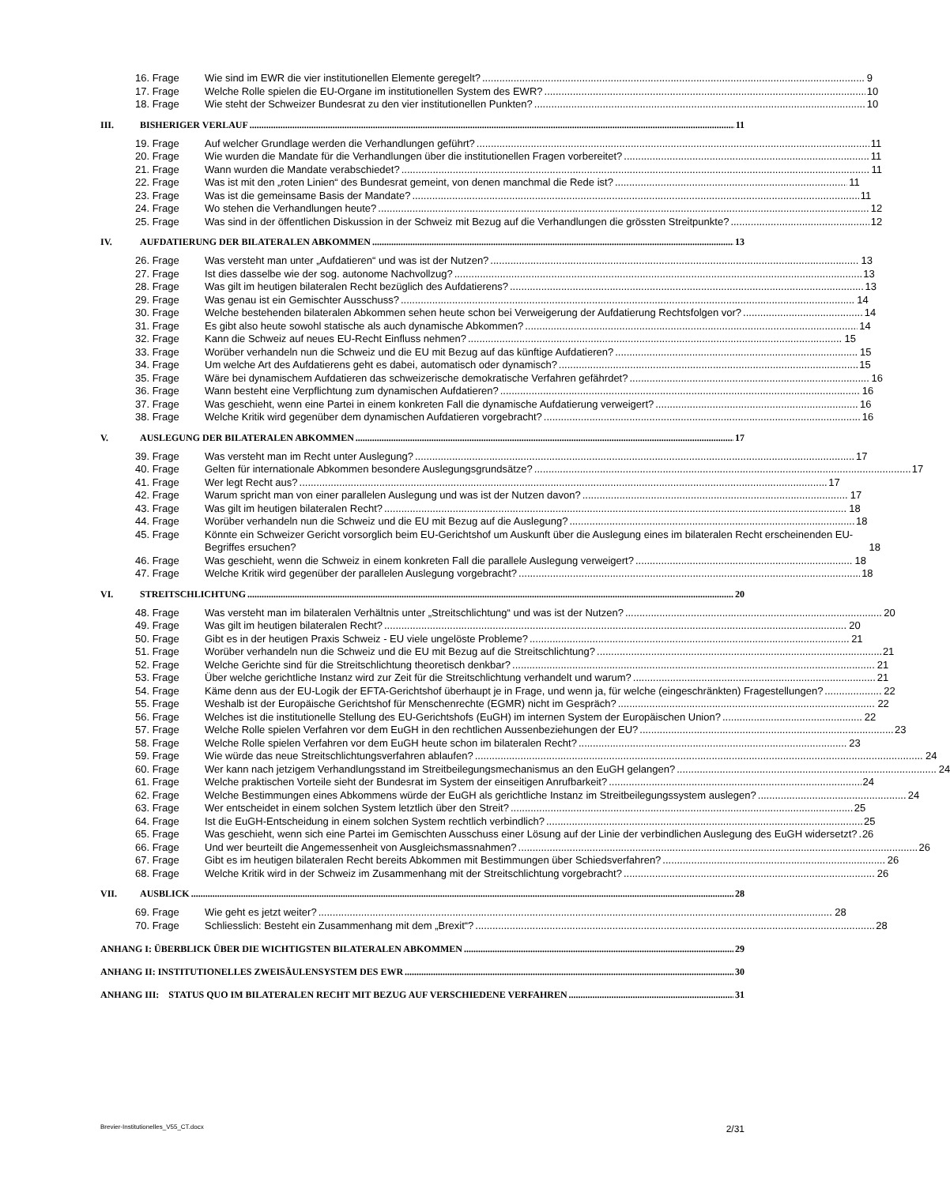16. Frage Wie sind im EWR die vier institutionellen Elemente geregelt? 9
17. Frage Welche Rolle spielen die EU-Organe im institutionellen System des EWR? 10
18. Frage Wie steht der Schweizer Bundesrat zu den vier institutionellen Punkten? 10
III. BISHERIGER VERLAUF 11
19. Frage Auf welcher Grundlage werden die Verhandlungen geführt? 11
20. Frage Wie wurden die Mandate für die Verhandlungen über die institutionellen Fragen vorbereitet? 11
21. Frage Wann wurden die Mandate verabschiedet? 11
22. Frage Was ist mit den „roten Linien“ des Bundesrat gemeint, von denen manchmal die Rede ist? 11
23. Frage Was ist die gemeinsame Basis der Mandate? 11
24. Frage Wo stehen die Verhandlungen heute? 12
25. Frage Was sind in der öffentlichen Diskussion in der Schweiz mit Bezug auf die Verhandlungen die grössten Streitpunkte? 12
IV. AUFDATIERUNG DER BILATERALEN ABKOMMEN 13
26. Frage Was versteht man unter „Aufdatieren“ und was ist der Nutzen? 13
27. Frage Ist dies dasselbe wie der sog. autonome Nachvollzug? 13
28. Frage Was gilt im heutigen bilateralen Recht bezüglich des Aufdatierens? 13
29. Frage Was genau ist ein Gemischter Ausschuss? 14
30. Frage Welche bestehenden bilateralen Abkommen sehen heute schon bei Verweigerung der Aufdatierung Rechtsfolgen vor? 14
31. Frage Es gibt also heute sowohl statische als auch dynamische Abkommen? 14
32. Frage Kann die Schweiz auf neues EU-Recht Einfluss nehmen? 15
33. Frage Worüber verhandeln nun die Schweiz und die EU mit Bezug auf das künftige Aufdatieren? 15
34. Frage Um welche Art des Aufdatierens geht es dabei, automatisch oder dynamisch? 15
35. Frage Wäre bei dynamischem Aufdatieren das schweizerische demokratische Verfahren gefährdet? 16
36. Frage Wann besteht eine Verpflichtung zum dynamischen Aufdatieren? 16
37. Frage Was geschieht, wenn eine Partei in einem konkreten Fall die dynamische Aufdatierung verweigert? 16
38. Frage Welche Kritik wird gegenüber dem dynamischen Aufdatieren vorgebracht? 16
V. AUSLEGUNG DER BILATERALEN ABKOMMEN 17
39. Frage Was versteht man im Recht unter Auslegung? 17
40. Frage Gelten für internationale Abkommen besondere Auslegungsgrundsätze? 17
41. Frage Wer legt Recht aus? 17
42. Frage Warum spricht man von einer parallelen Auslegung und was ist der Nutzen davon? 17
43. Frage Was gilt im heutigen bilateralen Recht? 18
44. Frage Worüber verhandeln nun die Schweiz und die EU mit Bezug auf die Auslegung? 18
45. Frage Könnte ein Schweizer Gericht vorsorglich beim EU-Gerichtshof um Auskunft über die Auslegung eines im bilateralen Recht erscheinenden EU-Begriffes ersuchen? 18
46. Frage Was geschieht, wenn die Schweiz in einem konkreten Fall die parallele Auslegung verweigert? 18
47. Frage Welche Kritik wird gegenüber der parallelen Auslegung vorgebracht? 18
VI. STREITSCHLICHTUNG 20
48. Frage Was versteht man im bilateralen Verhältnis unter „Streitschlichtung“ und was ist der Nutzen? 20
49. Frage Was gilt im heutigen bilateralen Recht? 20
50. Frage Gibt es in der heutigen Praxis Schweiz - EU viele ungelöste Probleme? 21
51. Frage Worüber verhandeln nun die Schweiz und die EU mit Bezug auf die Streitschlichtung? 21
52. Frage Welche Gerichte sind für die Streitschlichtung theoretisch denkbar? 21
53. Frage Über welche gerichtliche Instanz wird zur Zeit für die Streitschlichtung verhandelt und warum? 21
54. Frage Käme denn aus der EU-Logik der EFTA-Gerichtshof überhaupt je in Frage, und wenn ja, für welche (eingeschränkten) Fragestellungen? 22
55. Frage Weshalb ist der Europäische Gerichtshof für Menschenrechte (EGMR) nicht im Gespräch? 22
56. Frage Welches ist die institutionelle Stellung des EU-Gerichtshofs (EuGH) im internen System der Europäischen Union? 22
57. Frage Welche Rolle spielen Verfahren vor dem EuGH in den rechtlichen Aussenbeziehungen der EU? 23
58. Frage Welche Rolle spielen Verfahren vor dem EuGH heute schon im bilateralen Recht? 23
59. Frage Wie würde das neue Streitschlichtungsverfahren ablaufen? 24
60. Frage Wer kann nach jetzigem Verhandlungsstand im Streitbeilegungsmechanismus an den EuGH gelangen? 24
61. Frage Welche praktischen Vorteile sieht der Bundesrat im System der einseitigen Anrufbarkeit? 24
62. Frage Welche Bestimmungen eines Abkommens würde der EuGH als gerichtliche Instanz im Streitbeilegungssystem auslegen? 24
63. Frage Wer entscheidet in einem solchen System letztlich über den Streit? 25
64. Frage Ist die EuGH-Entscheidung in einem solchen System rechtlich verbindlich? 25
65. Frage Was geschieht, wenn sich eine Partei im Gemischten Ausschuss einer Lösung auf der Linie der verbindlichen Auslegung des EuGH widersetzt? 26
66. Frage Und wer beurteilt die Angemessenheit von Ausgleichsmassnahmen? 26
67. Frage Gibt es im heutigen bilateralen Recht bereits Abkommen mit Bestimmungen über Schiedsverfahren? 26
68. Frage Welche Kritik wird in der Schweiz im Zusammenhang mit der Streitschlichtung vorgebracht? 26
VII. AUSBLICK 28
69. Frage Wie geht es jetzt weiter? 28
70. Frage Schliesslich: Besteht ein Zusammenhang mit dem „Brexit“? 28
ANHANG I: ÜBERBLICK ÜBER DIE WICHTIGSTEN BILATERALEN ABKOMMEN 29
ANHANG II: INSTITUTIONELLES ZWEISÄULENSYSTEM DES EWR 30
ANHANG III: STATUS QUO IM BILATERALEN RECHT MIT BEZUG AUF VERSCHIEDENE VERFAHREN 31
Brevier-Institutionelles_V55_CT.docx 2/31